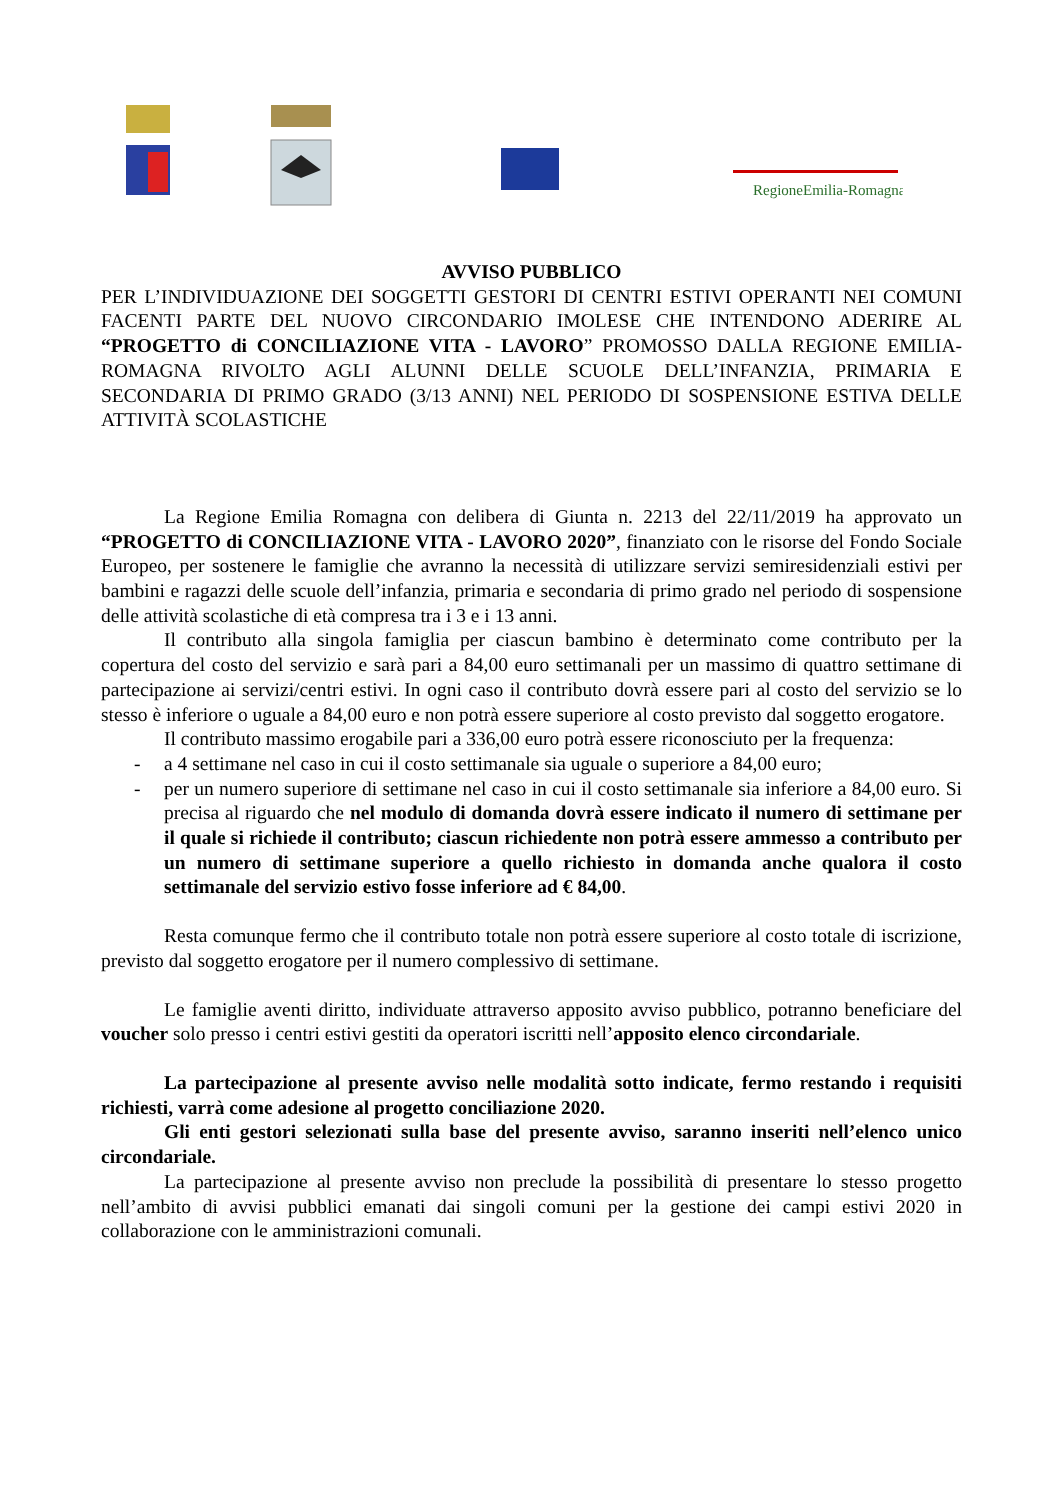RegioneEmilia-Romagna
AVVISO PUBBLICO
PER L’INDIVIDUAZIONE DEI SOGGETTI GESTORI DI CENTRI ESTIVI OPERANTI NEI COMUNI FACENTI PARTE DEL NUOVO CIRCONDARIO IMOLESE CHE INTENDONO ADERIRE AL “PROGETTO di CONCILIAZIONE VITA - LAVORO” PROMOSSO DALLA REGIONE EMILIA-ROMAGNA RIVOLTO AGLI ALUNNI DELLE SCUOLE DELL’INFANZIA, PRIMARIA E SECONDARIA DI PRIMO GRADO (3/13 ANNI) NEL PERIODO DI SOSPENSIONE ESTIVA DELLE ATTIVITÀ SCOLASTICHE
La Regione Emilia Romagna con delibera di Giunta n. 2213 del 22/11/2019 ha approvato un “PROGETTO di CONCILIAZIONE VITA - LAVORO 2020”, finanziato con le risorse del Fondo Sociale Europeo, per sostenere le famiglie che avranno la necessità di utilizzare servizi semiresidenziali estivi per bambini e ragazzi delle scuole dell’infanzia, primaria e secondaria di primo grado nel periodo di sospensione delle attività scolastiche di età compresa tra i 3 e i 13 anni.
Il contributo alla singola famiglia per ciascun bambino è determinato come contributo per la copertura del costo del servizio e sarà pari a 84,00 euro settimanali per un massimo di quattro settimane di partecipazione ai servizi/centri estivi. In ogni caso il contributo dovrà essere pari al costo del servizio se lo stesso è inferiore o uguale a 84,00 euro e non potrà essere superiore al costo previsto dal soggetto erogatore.
Il contributo massimo erogabile pari a 336,00 euro potrà essere riconosciuto per la frequenza:
- a 4 settimane nel caso in cui il costo settimanale sia uguale o superiore a 84,00 euro;
- per un numero superiore di settimane nel caso in cui il costo settimanale sia inferiore a 84,00 euro. Si precisa al riguardo che nel modulo di domanda dovrà essere indicato il numero di settimane per il quale si richiede il contributo; ciascun richiedente non potrà essere ammesso a contributo per un numero di settimane superiore a quello richiesto in domanda anche qualora il costo settimanale del servizio estivo fosse inferiore ad € 84,00.
Resta comunque fermo che il contributo totale non potrà essere superiore al costo totale di iscrizione, previsto dal soggetto erogatore per il numero complessivo di settimane.
Le famiglie aventi diritto, individuate attraverso apposito avviso pubblico, potranno beneficiare del voucher solo presso i centri estivi gestiti da operatori iscritti nell’apposito elenco circondariale.
La partecipazione al presente avviso nelle modalità sotto indicate, fermo restando i requisiti richiesti, varrà come adesione al progetto conciliazione 2020.
Gli enti gestori selezionati sulla base del presente avviso, saranno inseriti nell’elenco unico circondariale.
La partecipazione al presente avviso non preclude la possibilità di presentare lo stesso progetto nell’ambito di avvisi pubblici emanati dai singoli comuni per la gestione dei campi estivi 2020 in collaborazione con le amministrazioni comunali.